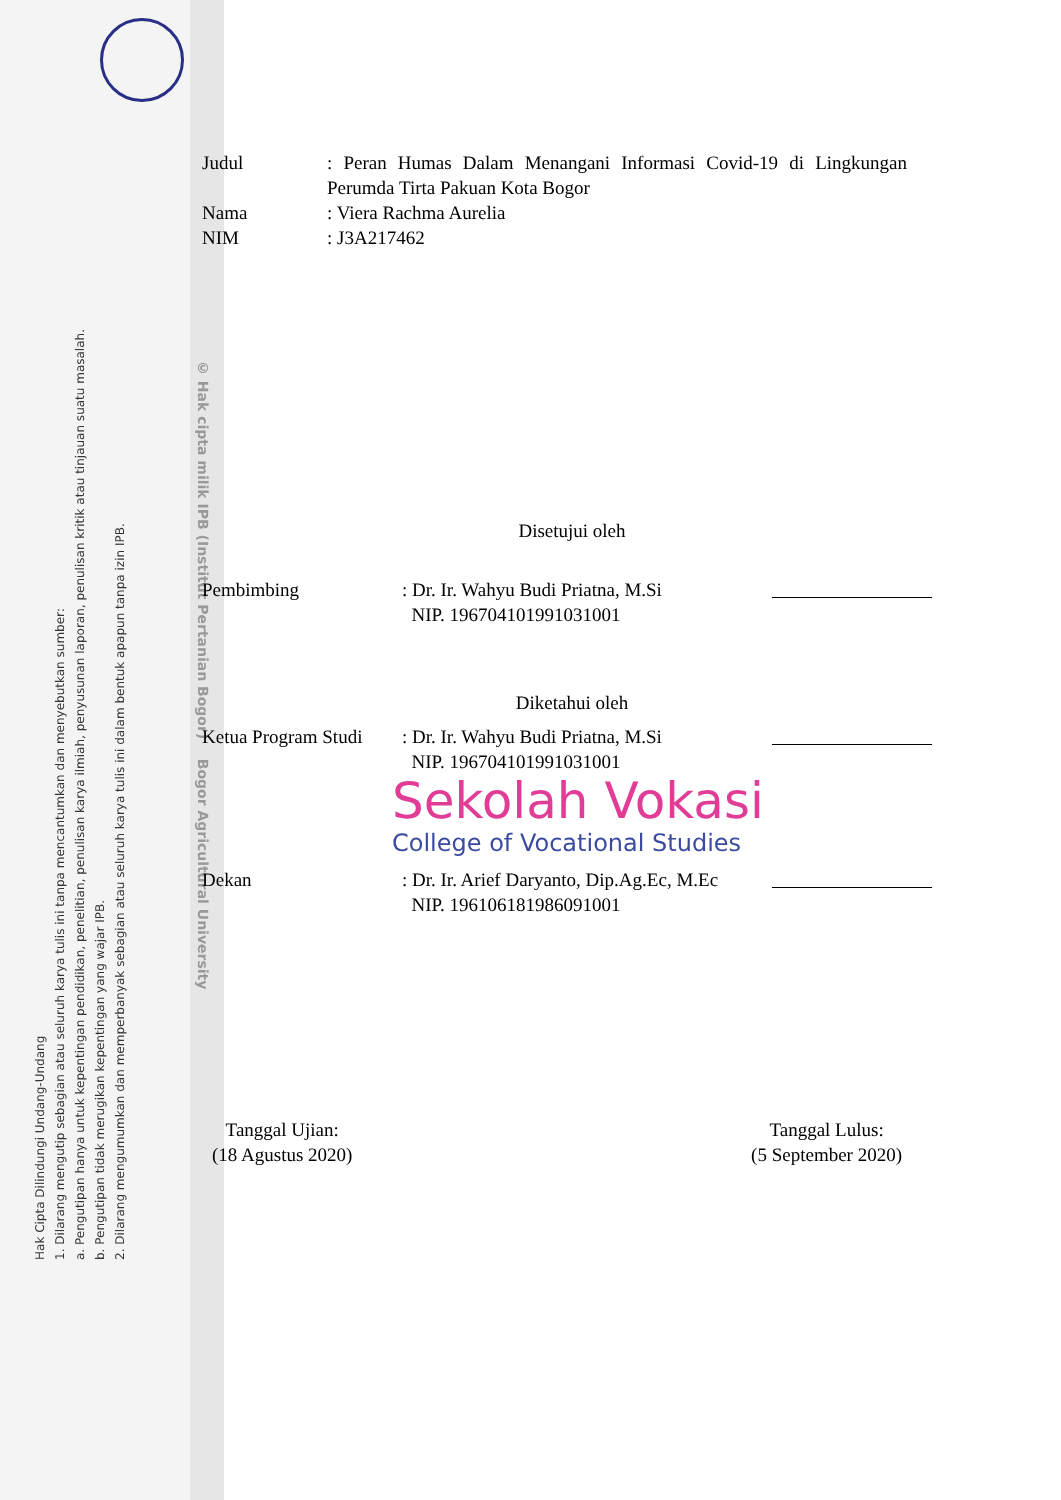Hak Cipta Dilindungi Undang-Undang
1. Dilarang mengutip sebagian atau seluruh karya tulis ini tanpa mencantumkan dan menyebutkan sumber:
a. Pengutipan hanya untuk kepentingan pendidikan, penelitian, penulisan karya ilmiah, penyusunan laporan, penulisan kritik atau tinjauan suatu masalah.
b. Pengutipan tidak merugikan kepentingan yang wajar IPB.
2. Dilarang mengumumkan dan memperbanyak sebagian atau seluruh karya tulis ini dalam bentuk apapun tanpa izin IPB.
© Hak cipta milik IPB (Institut Pertanian Bogor) Bogor Agricultural University
Judul : Peran Humas Dalam Menangani Informasi Covid-19 di Lingkungan Perumda Tirta Pakuan Kota Bogor
Nama : Viera Rachma Aurelia
NIM : J3A217462
Disetujui oleh
Pembimbing : Dr. Ir. Wahyu Budi Priatna, M.Si
NIP. 196704101991031001
Diketahui oleh
Ketua Program Studi
: Dr. Ir. Wahyu Budi Priatna, M.Si
NIP. 196704101991031001
Sekolah Vokasi
College of Vocational Studies
Dekan : Dr. Ir. Arief Daryanto, Dip.Ag.Ec, M.Ec
NIP. 196106181986091001
Tanggal Ujian:
(18 Agustus 2020)
Tanggal Lulus:
(5 September 2020)